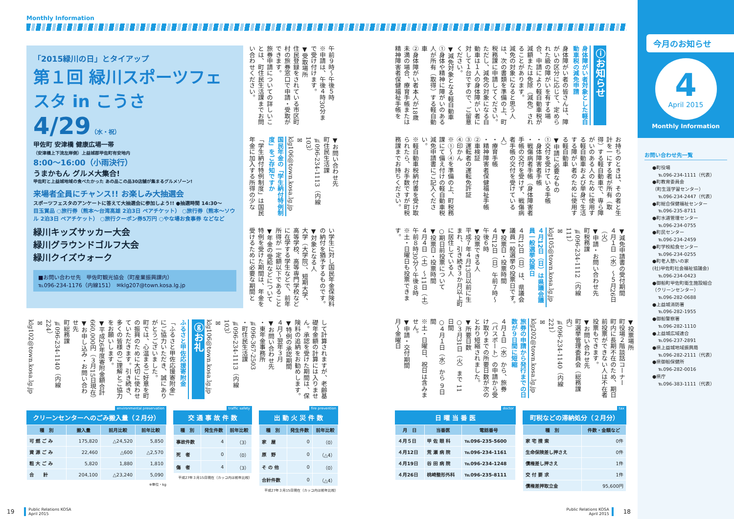今月のお知らせ
4
April 2015
Monthly Information
お問い合わせ先一覧
●町役場
℡096-234-1111（代表）
●町教育委員会
（町生涯学習センター）
℡096-234-2447（代表）
●町総合保健福祉センター
℡096-235-8711
●町水道管理センター
℡096-234-0755
●町民センター
℡096-234-2459
●町学校給食センター
℡096-234-0255
●町老人憩いの家
(社)甲佐町社会福祉協議会)
℡096-234-0423
●御船町甲佐町衛生施設組合
（クリーンセンター）
℡096-282-0688
●上益城消防署
℡096-282-1955
●御船警察署
℡096-282-1110
●上益城広域連合
℡096-237-2891
●県上益城地域振興局
℡096-282-2111（代表）
●県御船保健所
℡096-282-0016
●県庁
℡096-383-1111（代表）
Monthly Information
ⓘお知らせ
身体障がい者対象とした軽自動車税の減免申請
身体障がい者の皆さんは、障がいの区分に応じて、定められた級の障がいを有する場合、申請により軽自動車税が減額または免除（減免）されることがあります。
減免の対象になると思う人は、次の書類を準備の上、町税務課に申請してください。
ただし、減免の対象になる自動車は１人の身体障がい者に対して１台ですので、ご留意ください。
▼減免対象となる軽自動車
①身体や精神に障がいのある人が所有（取得）する軽自動車
②身体障がい者本人が18歳未満の場合、療育手帳または精神障害者保健福祉手帳を
お持ちのときは、その者と生計を一にする者が所有（取得）する軽自動車で、専ら障がいのある人のために使用する軽自動車および単身で生活する障がい者のために使用する軽自動車
▼申請に必要なもの
①交付を受けている手帳
・身体障害者手帳
・戦傷病者手帳（身体障害者手帳の交付を受けず、戦傷病者手帳の交付を受けている人）
・療育手帳
・精神障害者保健福祉手帳
②車検証
③運転者の運転免許証
④印かん
※①～④を準備の上、町税務課にて備え付けの軽自動車税減免申請書にご記入ください。
※軽自動車税納付書を受け取られたら、お手数ですが町税務課までお持ちください。
▼減免申請書の受付期間
４月１日（水）～５月26日（火）
▼申請・お問い合わせ先
町税務課
℡096-234-1112（内線111）
✉klg105@town.kosa.lg.jp
４月12日（日）は県議会議員一般選挙投票日
４月12日（日）は、県議会議員一般選挙の投票日です。
▼投票日・投票時間
４月12日（日）午前７時～午後６時
▼投票できる人
平成７年４月13日以前に生まれ、引き続き３か月以上町に居住している人
○期日前投票について
▼投票日・投票時間
４月４日（土）～11日（土）午前８時30分～午後８時
※土・日曜日も投票できます。
▼投票場所
町役場２階談話コーナー
町内に長期不在のため、期日前投票ができない人は不在者投票もできます。
▼お問い合わせ先
町選挙管理委員会（総務課内）
℡096-234-1140（内線221）
✉klg202@town.kosa.lg.jp
旅券の申請から発行までの日数が９日間に短縮
４月１日（水）から、旅券（パスポート）の申請から受け取りまでの所要日数が次のとおり短縮されました。
▼所要日数
○３月31日（火）まで 11日間
○４月１日（水）から ９日間
※土・日曜日、祝日は含みません。
▼申請・交付期間
月～金曜日
「2015緑川の日」とタイアップ
第１回 緑川スポーツフェスタ in こうさ
4/29（水・祝）
甲佐町 安津橋 健康広場一帯
（安津橋上下流左岸側）上益城郡甲佐町有安地内
8:00〜16:00（小雨決行）
うまかもん グルメ大集合!
甲佐町と上益城地域の食べたかった あの品この品30店舗が集まるグルメゾーン!
来場者全員にチャンス!! お楽しみ大抽選会
スポーツフェスタのアンケートに答えて大抽選会に参加しよう!! ●抽選時間 14:30〜
目玉賞品 ○旅行券（熊本〜台湾高雄 2泊3日 ペアチケット） ○旅行券（熊本〜ソウル 2泊3日 ペアチケット） ○旅行クーポン券5万円 ○やな場お食事券 などなど
緑川キッズサッカー大会
緑川グラウンドゴルフ大会
緑川クイズウォーク
■お問い合わせ先　甲佐町観光協会（町産業振興課内）
℡096-234-1176（内線151）　✉klg207@town.kosa.lg.jp
午前９時～午後５時
※申請は、午後４時30分まで受け付けます。
▼受取場所
住民登録をされている市区町村の旅券窓口で申請・受取ができます。
旅券申請についての詳しいことは、町住民生活課までお問い合わせください。
▼お問い合わせ先
町住民生活課
℡096-234-1113（内線103）
✉klg106@town.kosa.lg.jp
国民年金の「学生納付特例制度」をご存知ですか
「学生納付特例制度」は国民年金に加入する所得の少な
い学生に対し国民年金保険料の納付を猶予するものです。
▼対象となる人
大学（大学院）、短期大学、高等学校、高等専門学校などに在学する学生などで、前年所得が一定額以下であること
▼年金の受給などについて
特例を受けた期間は、年金を受けるために必要な期間と
して計算されますが、老齢基礎年金額の計算には入りません。承認を受けた期間は、保険料の追納をお勧めします。
▼特例の承認期間
４月～翌年３月
▼お問い合わせ先
・東年金事務所
℡096-367-2503
・町住民生活課
℡096-234-1113（内線103）
✉klg106@town.kosa.lg.jp
ⓖお礼
ふるさと甲佐応援寄附金
「ふるさと甲佐応援寄附金」にご協力いただき、誠にありがとうございました。
町では、心温まるご好意を町の振興のために大切に使わせていただきます。引き続き、多くの皆様のご理解とご協力をお願いします。
▼平成26年度寄附金額合計
660,000円（３月15日現在）
▼お申し込み・お問い合わせ先
町総務課
℡096-234-1140（内線224）
✉klg102@town.kosa.lg.jp
environmental preservation
クリーンセンターへのごみ搬入量（２月分）
| 種 別 | 搬入量 | 前月比較 | 前年比較 |
| --- | --- | --- | --- |
| 可 燃 ご み | 175,820 | △24,520 | 5,850 |
| 資 源 ご み | 22,460 | △600 | △2,570 |
| 粗 大 ご み | 5,820 | 1,880 | 1,810 |
| 合 計 | 204,100 | △23,240 | 5,090 |
※単位・kg
traffic safety
交 通 事 故 件 数
| 種 別 | 発生件数 | 前年比較 |
| --- | --- | --- |
| 事故件数 | 4 | （3） |
| 死 者 | 0 | （0） |
| 傷 者 | 4 | （3） |
平成27年３月15日現在（カッコ内は前年比較）
fire prevention
出 動 火 災 件 数
| 種 別 | 発生件数 | 前年比較 |
| --- | --- | --- |
| 家 屋 | 0 | （0） |
| 原 野 | 0 | （△4） |
| そ の 他 | 0 | （0） |
| 合計件数 | 0 | （△4） |
平成27年３月15日現在（カッコ内は前年比較）
doctor
日 曜 当 番 医
| 月 日 | 当番医 | 電話番号 |
| --- | --- | --- |
| ４月５日 | 甲 佐 眼 科 | ℡096-235-5600 |
| ４月12日 | 荒 瀬 病 院 | ℡096-234-1161 |
| ４月19日 | 谷 田 病 院 | ℡096-234-1248 |
| ４月26日 | 桃崎整形外科 | ℡096-235-8111 |
tax
町税などの滞納処分（２月分）
| 種 別 | 件数・金額など |
| --- | --- |
| 家 宅 捜 索 | 0件 |
| 生命保険差し押さえ | 0件 |
| 債権差し押さえ | 1件 |
| 交 付 要 求 | 1件 |
| 債権差押取立金 | 95,600円 |
19
Public Relations KOSA
April 2015
Public Relations KOSA
April 2015
18